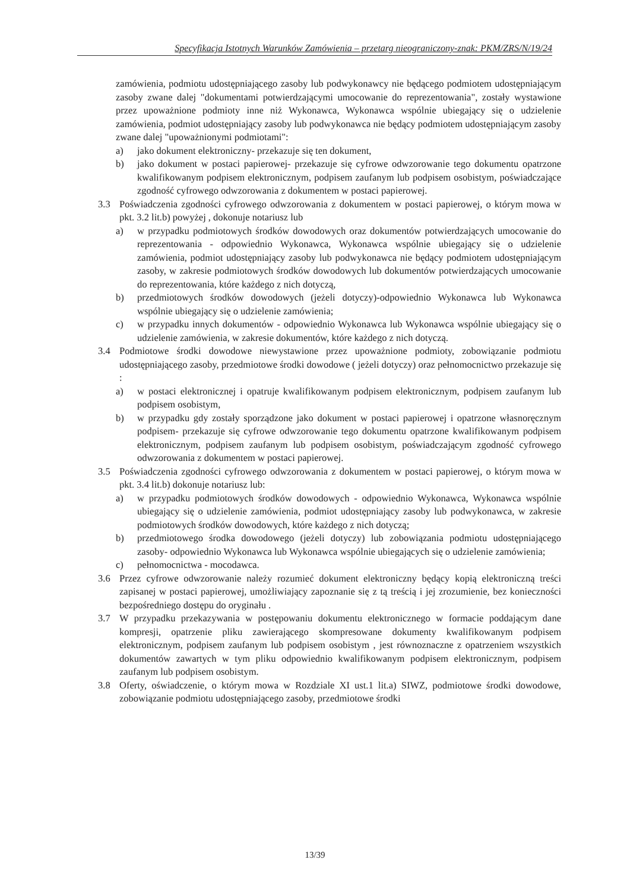Specyfikacja Istotnych Warunków Zamówienia – przetarg nieograniczony-znak: PKM/ZRS/N/19/24
zamówienia, podmiotu udostępniającego zasoby lub podwykonawcy nie będącego podmiotem udostępniającym zasoby zwane dalej "dokumentami potwierdzającymi umocowanie do reprezentowania", zostały wystawione przez upoważnione podmioty inne niż Wykonawca, Wykonawca wspólnie ubiegający się o udzielenie zamówienia, podmiot udostępniający zasoby lub podwykonawca nie będący podmiotem udostępniającym zasoby zwane dalej "upoważnionymi podmiotami":
a) jako dokument elektroniczny- przekazuje się ten dokument,
b) jako dokument w postaci papierowej- przekazuje się cyfrowe odwzorowanie tego dokumentu opatrzone kwalifikowanym podpisem elektronicznym, podpisem zaufanym lub podpisem osobistym, poświadczające zgodność cyfrowego odwzorowania z dokumentem w postaci papierowej.
3.3 Poświadczenia zgodności cyfrowego odwzorowania z dokumentem w postaci papierowej, o którym mowa w pkt. 3.2 lit.b) powyżej , dokonuje notariusz lub
a) w przypadku podmiotowych środków dowodowych oraz dokumentów potwierdzających umocowanie do reprezentowania - odpowiednio Wykonawca, Wykonawca wspólnie ubiegający się o udzielenie zamówienia, podmiot udostępniający zasoby lub podwykonawca nie będący podmiotem udostępniającym zasoby, w zakresie podmiotowych środków dowodowych lub dokumentów potwierdzających umocowanie do reprezentowania, które każdego z nich dotyczą,
b) przedmiotowych środków dowodowych (jeżeli dotyczy)-odpowiednio Wykonawca lub Wykonawca wspólnie ubiegający się o udzielenie zamówienia;
c) w przypadku innych dokumentów - odpowiednio Wykonawca lub Wykonawca wspólnie ubiegający się o udzielenie zamówienia, w zakresie dokumentów, które każdego z nich dotyczą.
3.4 Podmiotowe środki dowodowe niewystawione przez upoważnione podmioty, zobowiązanie podmiotu udostępniającego zasoby, przedmiotowe środki dowodowe ( jeżeli dotyczy) oraz pełnomocnictwo przekazuje się :
a) w postaci elektronicznej i opatruje kwalifikowanym podpisem elektronicznym, podpisem zaufanym lub podpisem osobistym,
b) w przypadku gdy zostały sporządzone jako dokument w postaci papierowej i opatrzone własnoręcznym podpisem- przekazuje się cyfrowe odwzorowanie tego dokumentu opatrzone kwalifikowanym podpisem elektronicznym, podpisem zaufanym lub podpisem osobistym, poświadczającym zgodność cyfrowego odwzorowania z dokumentem w postaci papierowej.
3.5 Poświadczenia zgodności cyfrowego odwzorowania z dokumentem w postaci papierowej, o którym mowa w pkt. 3.4 lit.b) dokonuje notariusz lub:
a) w przypadku podmiotowych środków dowodowych - odpowiednio Wykonawca, Wykonawca wspólnie ubiegający się o udzielenie zamówienia, podmiot udostępniający zasoby lub podwykonawca, w zakresie podmiotowych środków dowodowych, które każdego z nich dotyczą;
b) przedmiotowego środka dowodowego (jeżeli dotyczy) lub zobowiązania podmiotu udostępniającego zasoby- odpowiednio Wykonawca lub Wykonawca wspólnie ubiegających się o udzielenie zamówienia;
c) pełnomocnictwa - mocodawca.
3.6 Przez cyfrowe odwzorowanie należy rozumieć dokument elektroniczny będący kopią elektroniczną treści zapisanej w postaci papierowej, umożliwiający zapoznanie się z tą treścią i jej zrozumienie, bez konieczności bezpośredniego dostępu do oryginału .
3.7 W przypadku przekazywania w postępowaniu dokumentu elektronicznego w formacie poddającym dane kompresji, opatrzenie pliku zawierającego skompresowane dokumenty kwalifikowanym podpisem elektronicznym, podpisem zaufanym lub podpisem osobistym , jest równoznaczne z opatrzeniem wszystkich dokumentów zawartych w tym pliku odpowiednio kwalifikowanym podpisem elektronicznym, podpisem zaufanym lub podpisem osobistym.
3.8 Oferty, oświadczenie, o którym mowa w Rozdziale XI ust.1 lit.a) SIWZ, podmiotowe środki dowodowe, zobowiązanie podmiotu udostępniającego zasoby, przedmiotowe środki
13/39